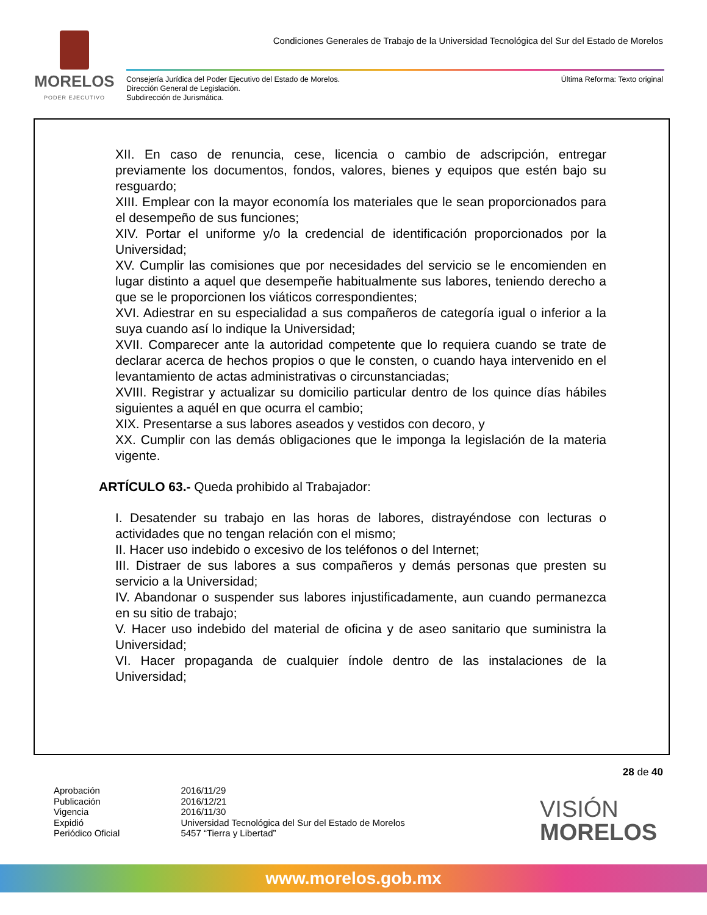MORELOS
PODER EJECUTIVO
Condiciones Generales de Trabajo de la Universidad Tecnológica del Sur del Estado de Morelos
Consejería Jurídica del Poder Ejecutivo del Estado de Morelos.
Dirección General de Legislación.
Subdirección de Jurismática.
Última Reforma: Texto original
XII. En caso de renuncia, cese, licencia o cambio de adscripción, entregar previamente los documentos, fondos, valores, bienes y equipos que estén bajo su resguardo;
XIII. Emplear con la mayor economía los materiales que le sean proporcionados para el desempeño de sus funciones;
XIV. Portar el uniforme y/o la credencial de identificación proporcionados por la Universidad;
XV. Cumplir las comisiones que por necesidades del servicio se le encomienden en lugar distinto a aquel que desempeñe habitualmente sus labores, teniendo derecho a que se le proporcionen los viáticos correspondientes;
XVI. Adiestrar en su especialidad a sus compañeros de categoría igual o inferior a la suya cuando así lo indique la Universidad;
XVII. Comparecer ante la autoridad competente que lo requiera cuando se trate de declarar acerca de hechos propios o que le consten, o cuando haya intervenido en el levantamiento de actas administrativas o circunstanciadas;
XVIII. Registrar y actualizar su domicilio particular dentro de los quince días hábiles siguientes a aquél en que ocurra el cambio;
XIX. Presentarse a sus labores aseados y vestidos con decoro, y
XX. Cumplir con las demás obligaciones que le imponga la legislación de la materia vigente.
ARTÍCULO 63.- Queda prohibido al Trabajador:
I. Desatender su trabajo en las horas de labores, distrayéndose con lecturas o actividades que no tengan relación con el mismo;
II. Hacer uso indebido o excesivo de los teléfonos o del Internet;
III. Distraer de sus labores a sus compañeros y demás personas que presten su servicio a la Universidad;
IV. Abandonar o suspender sus labores injustificadamente, aun cuando permanezca en su sitio de trabajo;
V. Hacer uso indebido del material de oficina y de aseo sanitario que suministra la Universidad;
VI. Hacer propaganda de cualquier índole dentro de las instalaciones de la Universidad;
28 de 40
| Aprobación | 2016/11/29 |
| Publicación | 2016/12/21 |
| Vigencia | 2016/11/30 |
| Expidió | Universidad Tecnológica del Sur del Estado de Morelos |
| Periódico Oficial | 5457 “Tierra y Libertad” |
VISIÓN
MORELOS
www.morelos.gob.mx